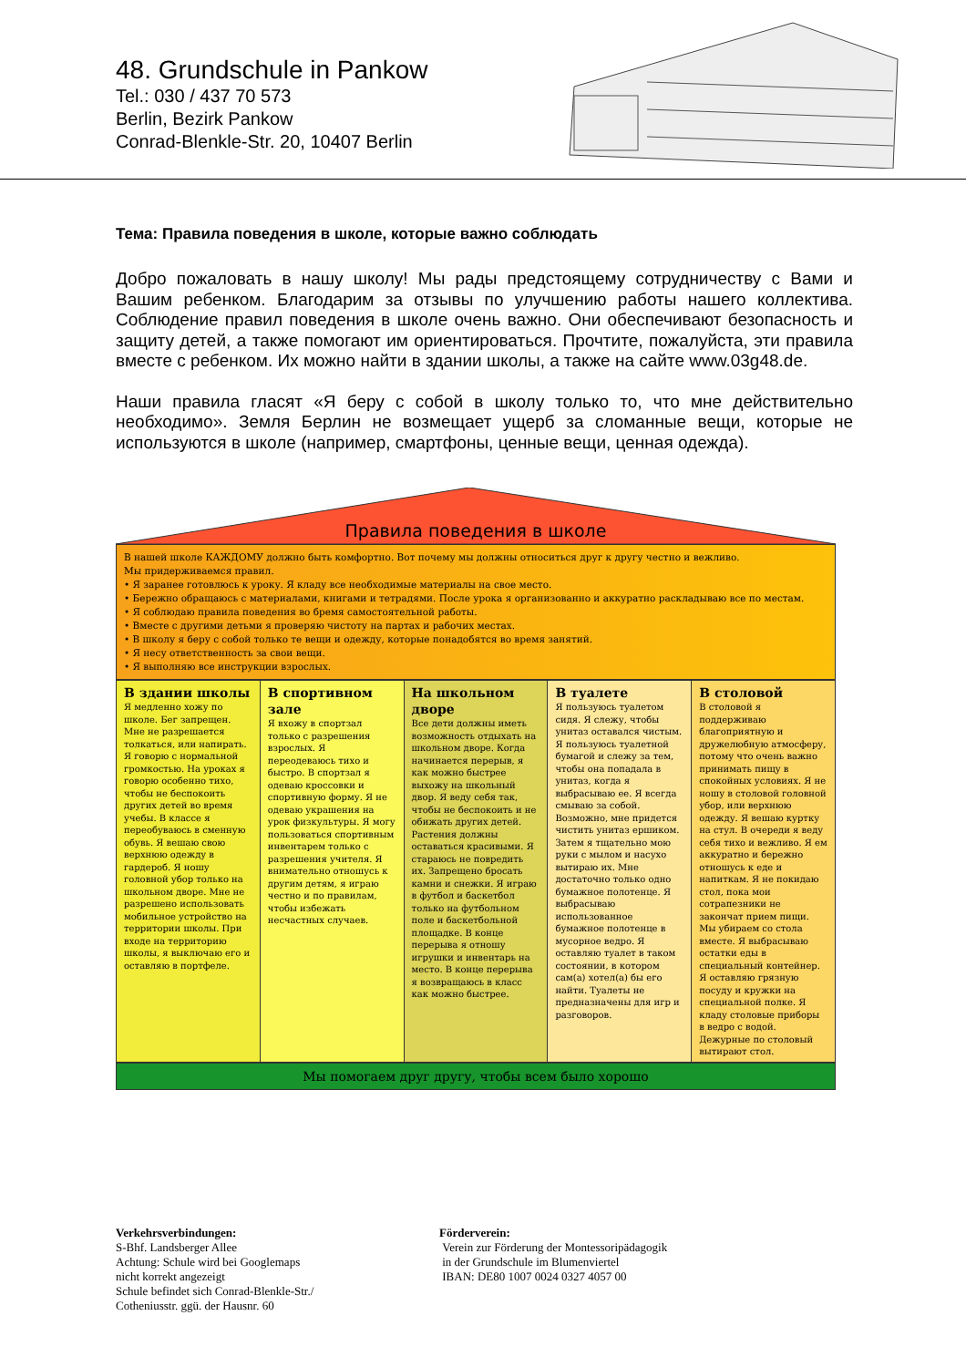48. Grundschule in Pankow
Tel.: 030 / 437 70 573
Berlin, Bezirk Pankow
Conrad-Blenkle-Str. 20, 10407 Berlin
Тема: Правила поведения в школе, которые важно соблюдать
Добро пожаловать в нашу школу! Мы рады предстоящему сотрудничеству с Вами и Вашим ребенком. Благодарим за отзывы по улучшению работы нашего коллектива. Соблюдение правил поведения в школе очень важно. Они обеспечивают безопасность и защиту детей, а также помогают им ориентироваться. Прочтите, пожалуйста, эти правила вместе с ребенком. Их можно найти в здании школы, а также на сайте www.03g48.de.
Наши правила гласят «Я беру с собой в школу только то, что мне действительно необходимо». Земля Берлин не возмещает ущерб за сломанные вещи, которые не используются в школе (например, смартфоны, ценные вещи, ценная одежда).
Правила поведения в школе
В нашей школе КАЖДОМУ должно быть комфортно. Вот почему мы должны относиться друг к другу честно и вежливо.
Мы придерживаемся правил.
• Я заранее готовлюсь к уроку. Я кладу все необходимые материалы на свое место.
• Бережно обращаюсь с материалами, книгами и тетрадями. После урока я организованно и аккуратно раскладываю все по местам.
• Я соблюдаю правила поведения во бремя самостоятельной работы.
• Вместе с другими детьми я проверяю чистоту на партах и рабочих местах.
• В школу я беру с собой только те вещи и одежду, которые понадобятся во время занятий.
• Я несу ответственность за свои вещи.
• Я выполняю все инструкции взрослых.
| В здании школы Я медленно хожу по школе. Бег запрещен. Мне не разрешается толкаться, или напирать. Я говорю с нормальной громкостью. На уроках я говорю особенно тихо, чтобы не беспокоить других детей во время учебы. В классе я переобуваюсь в сменную обувь. Я вешаю свою верхнюю одежду в гардероб. Я ношу головной убор только на школьном дворе. Мне не разрешено использовать мобильное устройство на территории школы. При входе на территорию школы, я выключаю его и оставляю в портфеле. | В спортивном зале Я вхожу в спортзал только с разрешения взрослых. Я переодеваюсь тихо и быстро. В спортзал я одеваю кроссовки и спортивную форму. Я не одеваю украшения на урок физкультуры. Я могу пользоваться спортивным инвентарем только с разрешения учителя. Я внимательно отношусь к другим детям, я играю честно и по правилам, чтобы избежать несчастных случаев. | На школьном дворе Все дети должны иметь возможность отдыхать на школьном дворе. Когда начинается перерыв, я как можно быстрее выхожу на школьный двор. Я веду себя так, чтобы не беспокоить и не обижать других детей. Растения должны оставаться красивыми. Я стараюсь не повредить их. Запрещено бросать камни и снежки. Я играю в футбол и баскетбол только на футбольном поле и баскетбольной площадке. В конце перерыва я отношу игрушки и инвентарь на место. В конце перерыва я возвращаюсь в класс как можно быстрее. | В туалете Я пользуюсь туалетом сидя. Я слежу, чтобы унитаз оставался чистым. Я пользуюсь туалетной бумагой и слежу за тем, чтобы она попадала в унитаз, когда я выбрасываю ее. Я всегда смываю за собой. Возможно, мне придется чистить унитаз ершиком. Затем я тщательно мою руки с мылом и насухо вытираю их. Мне достаточно только одно бумажное полотенце. Я выбрасываю использованное бумажное полотенце в мусорное ведро. Я оставляю туалет в таком состоянии, в котором сам(а) хотел(а) бы его найти. Туалеты не предназначены для игр и разговоров. | В столовой В столовой я поддерживаю благоприятную и дружелюбную атмосферу, потому что очень важно принимать пищу в спокойных условиях. Я не ношу в столовой головной убор, или верхнюю одежду. Я вешаю куртку на стул. В очереди я веду себя тихо и вежливо. Я ем аккуратно и бережно отношусь к еде и напиткам. Я не покидаю стол, пока мои сотрапезники не закончат прием пищи. Мы убираем со стола вместе. Я выбрасываю остатки еды в специальный контейнер. Я оставляю грязную посуду и кружки на специальной полке. Я кладу столовые приборы в ведро с водой. Дежурные по столовый вытирают стол. |
Мы помогаем друг другу, чтобы всем было хорошо
Verkehrsverbindungen:
S-Bhf. Landsberger Allee
Achtung: Schule wird bei Googlemaps
nicht korrekt angezeigt
Schule befindet sich Conrad-Blenkle-Str./
Cotheniusstr. ggü. der Hausnr. 60
Förderverein:
Verein zur Förderung der Montessoripädagogik
in der Grundschule im Blumenviertel
IBAN: DE80 1007 0024 0327 4057 00